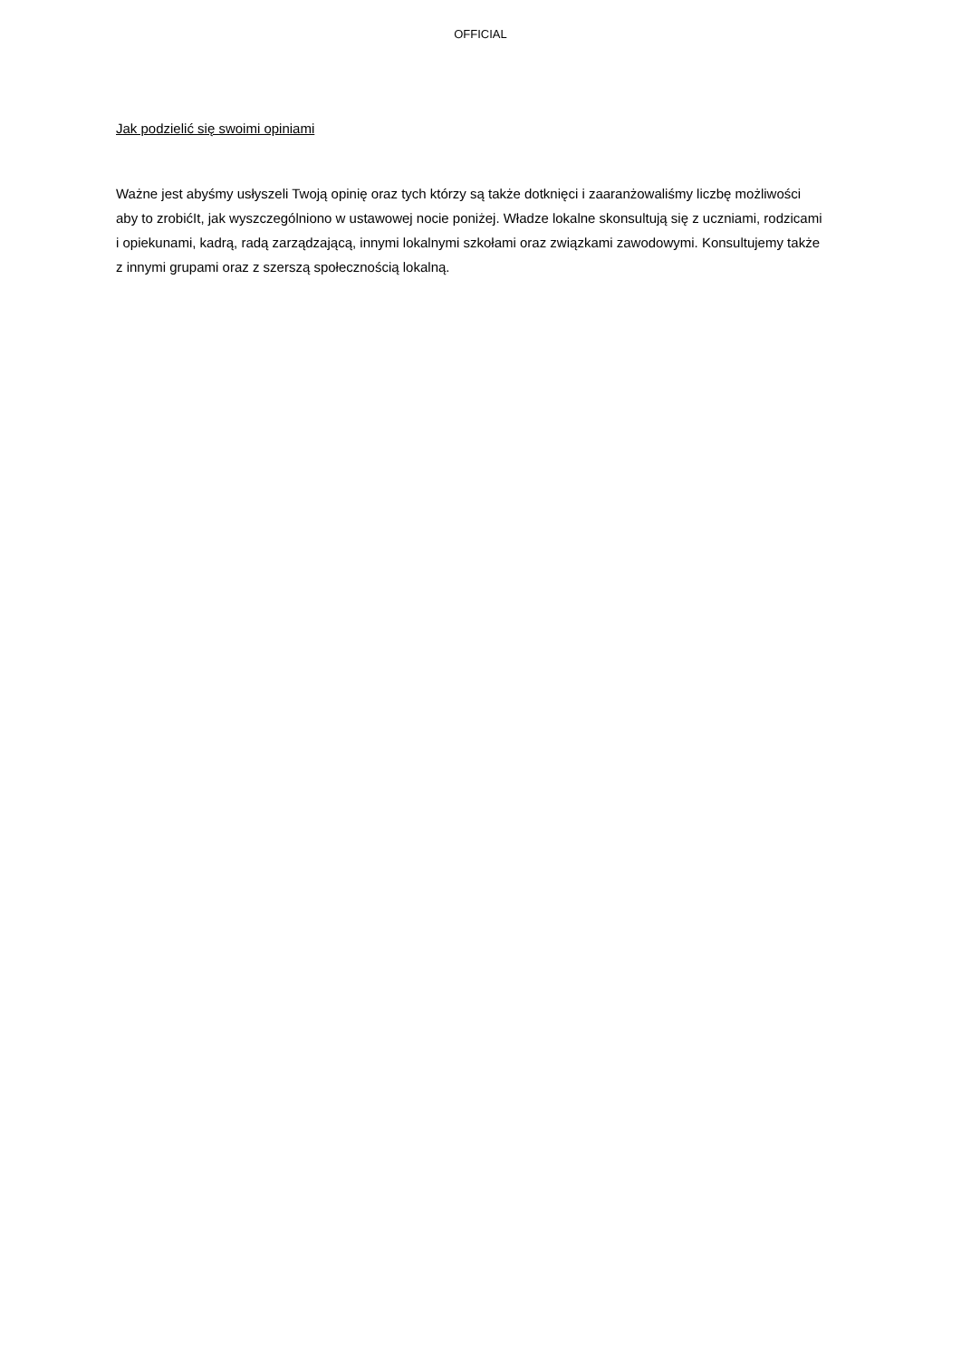OFFICIAL
Jak podzielić się swoimi opiniami
Ważne jest abyśmy usłyszeli Twoją opinię oraz tych którzy są także dotknięci i zaaranżowaliśmy liczbę możliwości aby to zrobićIt, jak wyszczególniono w ustawowej nocie poniżej. Władze lokalne skonsultują się z uczniami, rodzicami i opiekunami, kadrą, radą zarządzającą, innymi lokalnymi szkołami oraz związkami zawodowymi. Konsultujemy także z innymi grupami oraz z szerszą społecznością lokalną.